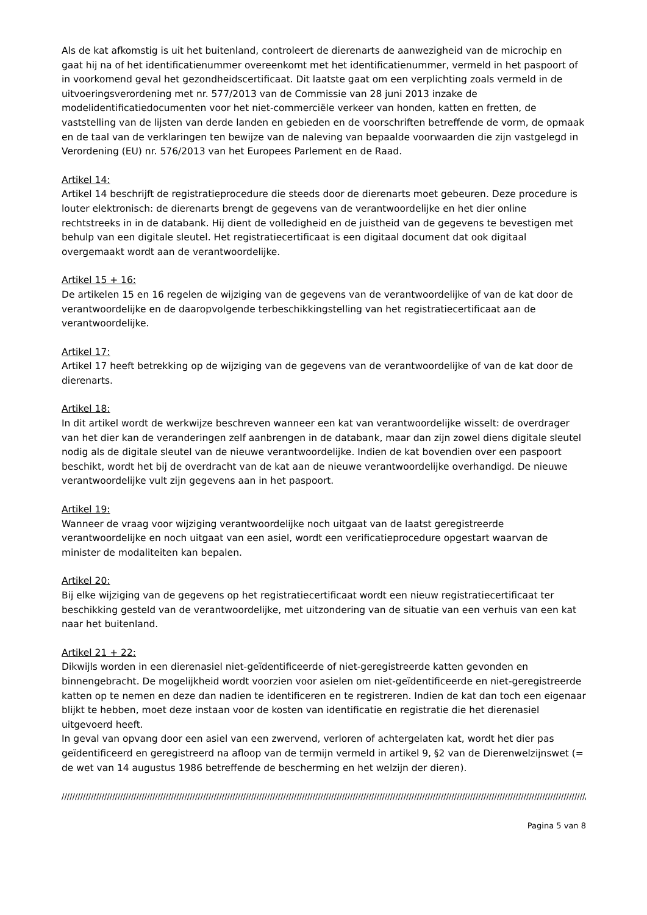Als de kat afkomstig is uit het buitenland, controleert de dierenarts de aanwezigheid van de microchip en gaat hij na of het identificatienummer overeenkomt met het identificatienummer, vermeld in het paspoort of in voorkomend geval het gezondheidscertificaat. Dit laatste gaat om een verplichting zoals vermeld in de uitvoeringsverordening met nr. 577/2013 van de Commissie van 28 juni 2013 inzake de modelidentificatiedocumenten voor het niet-commerciële verkeer van honden, katten en fretten, de vaststelling van de lijsten van derde landen en gebieden en de voorschriften betreffende de vorm, de opmaak en de taal van de verklaringen ten bewijze van de naleving van bepaalde voorwaarden die zijn vastgelegd in Verordening (EU) nr. 576/2013 van het Europees Parlement en de Raad.
Artikel 14:
Artikel 14 beschrijft de registratieprocedure die steeds door de dierenarts moet gebeuren. Deze procedure is louter elektronisch: de dierenarts brengt de gegevens van de verantwoordelijke en het dier online rechtstreeks in in de databank. Hij dient de volledigheid en de juistheid van de gegevens te bevestigen met behulp van een digitale sleutel. Het registratiecertificaat is een digitaal document dat ook digitaal overgemaakt wordt aan de verantwoordelijke.
Artikel 15 + 16:
De artikelen 15 en 16 regelen de wijziging van de gegevens van de verantwoordelijke of van de kat door de verantwoordelijke en de daaropvolgende terbeschikkingstelling van het registratiecertificaat aan de verantwoordelijke.
Artikel 17:
Artikel 17 heeft betrekking op de wijziging van de gegevens van de verantwoordelijke of van de kat door de dierenarts.
Artikel 18:
In dit artikel wordt de werkwijze beschreven wanneer een kat van verantwoordelijke wisselt: de overdrager van het dier kan de veranderingen zelf aanbrengen in de databank, maar dan zijn zowel diens digitale sleutel nodig als de digitale sleutel van de nieuwe verantwoordelijke. Indien de kat bovendien over een paspoort beschikt, wordt het bij de overdracht van de kat aan de nieuwe verantwoordelijke overhandigd. De nieuwe verantwoordelijke vult zijn gegevens aan in het paspoort.
Artikel 19:
Wanneer de vraag voor wijziging verantwoordelijke noch uitgaat van de laatst geregistreerde verantwoordelijke en noch uitgaat van een asiel, wordt een verificatieprocedure opgestart waarvan de minister de modaliteiten kan bepalen.
Artikel 20:
Bij elke wijziging van de gegevens op het registratiecertificaat wordt een nieuw registratiecertificaat ter beschikking gesteld van de verantwoordelijke, met uitzondering van de situatie van een verhuis van een kat naar het buitenland.
Artikel 21 + 22:
Dikwijls worden in een dierenasiel niet-geïdentificeerde of niet-geregistreerde katten gevonden en binnengebracht. De mogelijkheid wordt voorzien voor asielen om niet-geïdentificeerde en niet-geregistreerde katten op te nemen en deze dan nadien te identificeren en te registreren. Indien de kat dan toch een eigenaar blijkt te hebben, moet deze instaan voor de kosten van identificatie en registratie die het dierenasiel uitgevoerd heeft.
In geval van opvang door een asiel van een zwervend, verloren of achtergelaten kat, wordt het dier pas geïdentificeerd en geregistreerd na afloop van de termijn vermeld in artikel 9, §2 van de Dierenwelzijnswet (= de wet van 14 augustus 1986 betreffende de bescherming en het welzijn der dieren).
////////////////////////////////////////////////////////////////////////////////////////////////////////////////////////////////////////////////////////////////////////////////////////////////////////////////////////////////////////////
Pagina 5 van 8